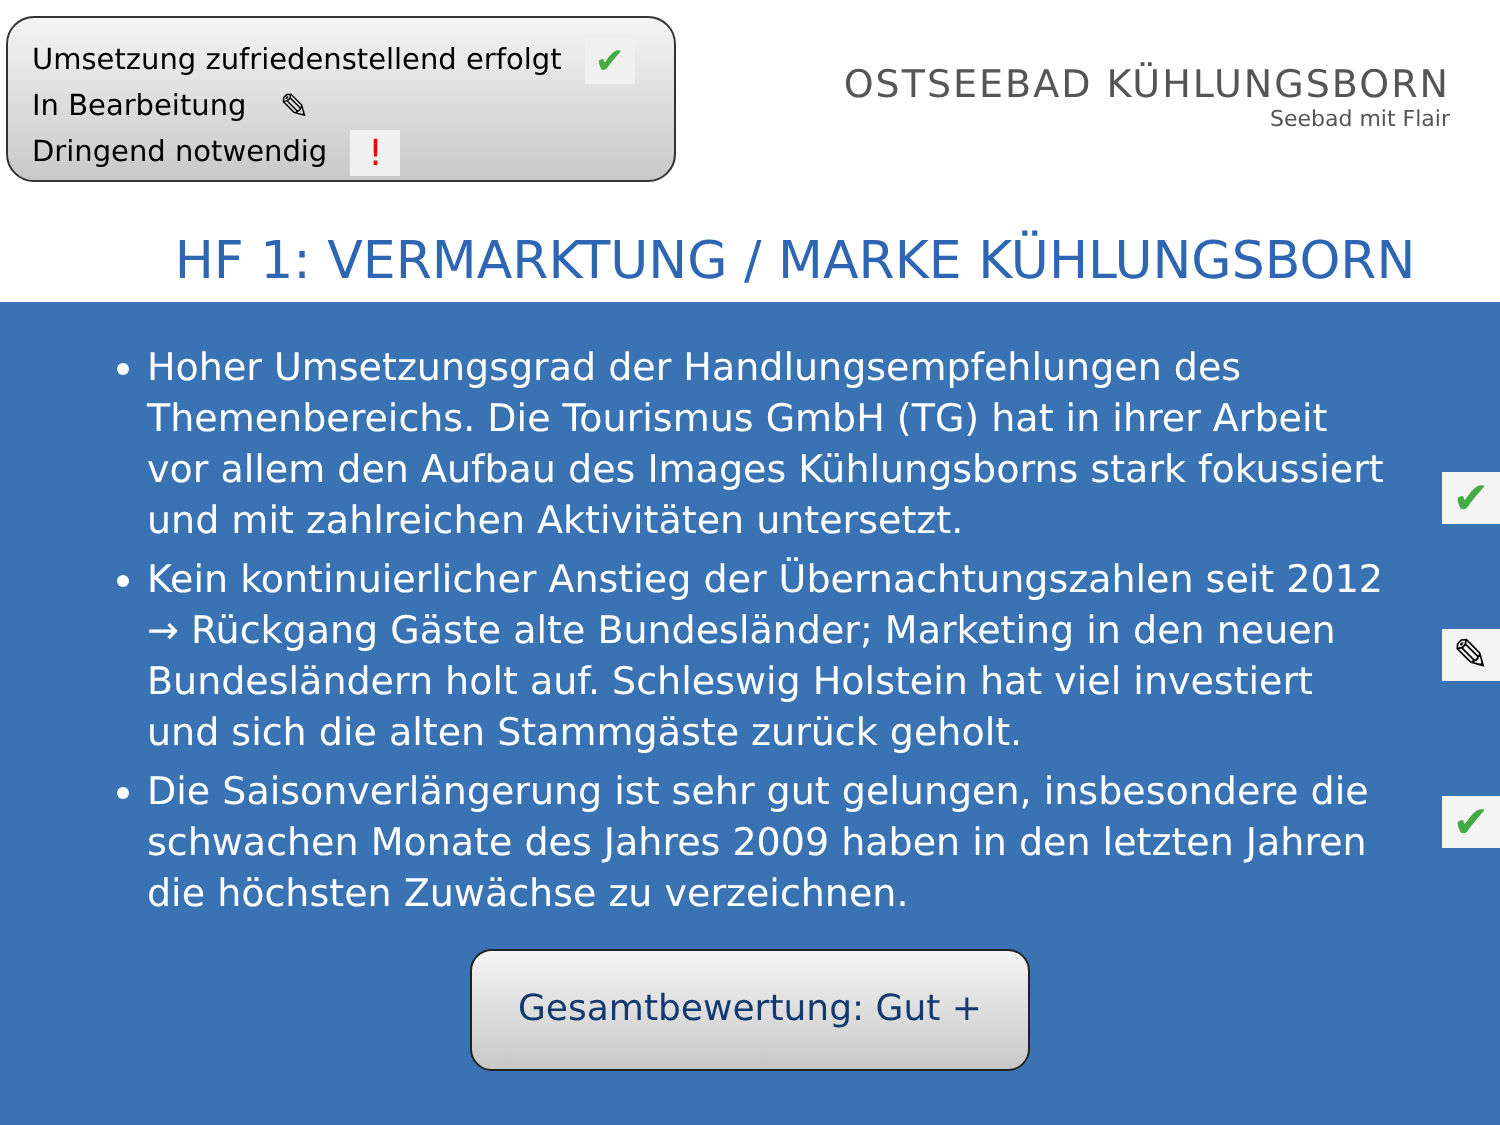Umsetzung zufriedenstellend erfolgt ✔
In Bearbeitung ✎
Dringend notwendig !
OSTSEEBAD KÜHLUNGSBORN
Seebad mit Flair
HF 1: VERMARKTUNG / MARKE KÜHLUNGSBORN
Hoher Umsetzungsgrad der Handlungsempfehlungen des Themenbereichs. Die Tourismus GmbH (TG) hat in ihrer Arbeit vor allem den Aufbau des Images Kühlungsborns stark fokussiert und mit zahlreichen Aktivitäten untersetzt.
✔
Kein kontinuierlicher Anstieg der Übernachtungszahlen seit 2012 → Rückgang Gäste alte Bundesländer; Marketing in den neuen Bundesländern holt auf. Schleswig Holstein hat viel investiert und sich die alten Stammgäste zurück geholt.
✎
Die Saisonverlängerung ist sehr gut gelungen, insbesondere die schwachen Monate des Jahres 2009 haben in den letzten Jahren die höchsten Zuwächse zu verzeichnen.
✔
Gesamtbewertung: Gut +